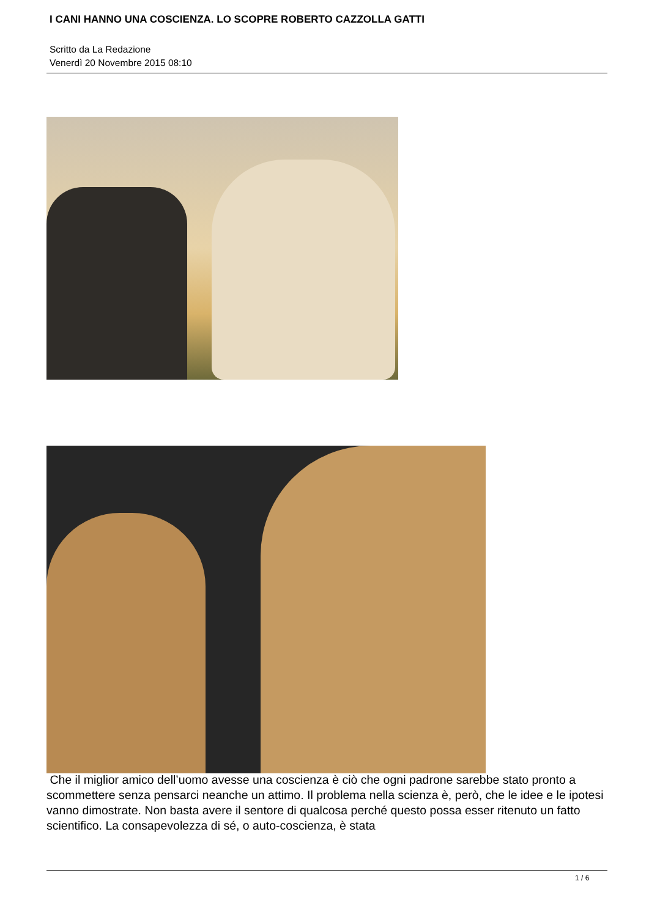I CANI HANNO UNA COSCIENZA. LO SCOPRE ROBERTO CAZZOLLA GATTI
Scritto da La Redazione
Venerdì 20 Novembre 2015 08:10
Che il miglior amico dell’uomo avesse una coscienza è ciò che ogni padrone sarebbe stato pronto a scommettere senza pensarci neanche un attimo. Il problema nella scienza è, però, che le idee e le ipotesi vanno dimostrate. Non basta avere il sentore di qualcosa perché questo possa esser ritenuto un fatto scientifico. La consapevolezza di sé, o auto-coscienza, è stata
1 / 6